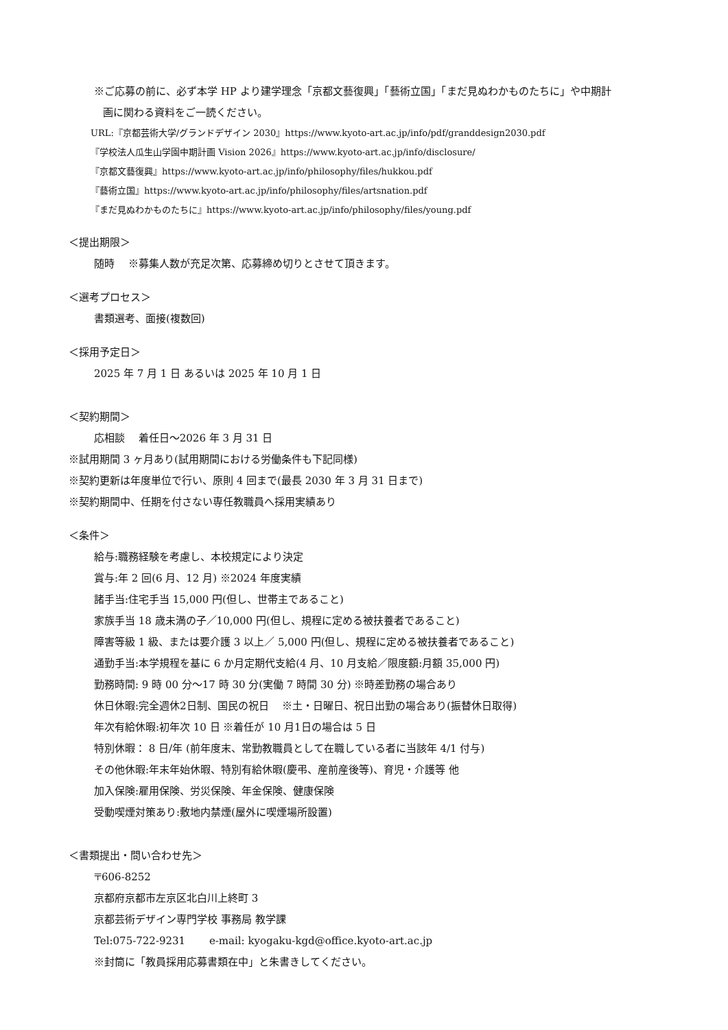※ご応募の前に、必ず本学 HP より建学理念「京都文藝復興」「藝術立国」「まだ見ぬわかものたちに」や中期計
画に関わる資料をご一読ください。
URL:『京都芸術大学/グランドデザイン 2030』https://www.kyoto-art.ac.jp/info/pdf/granddesign2030.pdf
『学校法人瓜生山学園中期計画 Vision 2026』https://www.kyoto-art.ac.jp/info/disclosure/
『京都文藝復興』https://www.kyoto-art.ac.jp/info/philosophy/files/hukkou.pdf
『藝術立国』https://www.kyoto-art.ac.jp/info/philosophy/files/artsnation.pdf
『まだ見ぬわかものたちに』https://www.kyoto-art.ac.jp/info/philosophy/files/young.pdf
＜提出期限＞
随時　 ※募集人数が充足次第、応募締め切りとさせて頂きます。
＜選考プロセス＞
書類選考、面接(複数回)
＜採用予定日＞
2025 年 7 月 1 日 あるいは 2025 年 10 月 1 日
＜契約期間＞
応相談　 着任日～2026 年 3 月 31 日
※試用期間 3 ヶ月あり(試用期間における労働条件も下記同様)
※契約更新は年度単位で行い、原則 4 回まで(最長 2030 年 3 月 31 日まで)
※契約期間中、任期を付さない専任教職員へ採用実績あり
＜条件＞
給与:職務経験を考慮し、本校規定により決定
賞与:年 2 回(6 月、12 月) ※2024 年度実績
諸手当:住宅手当 15,000 円(但し、世帯主であること)
家族手当 18 歳未満の子／10,000 円(但し、規程に定める被扶養者であること)
障害等級 1 級、または要介護 3 以上／ 5,000 円(但し、規程に定める被扶養者であること)
通勤手当:本学規程を基に 6 か月定期代支給(4 月、10 月支給／限度額:月額 35,000 円)
勤務時間: 9 時 00 分～17 時 30 分(実働 7 時間 30 分) ※時差勤務の場合あり
休日休暇:完全週休2日制、国民の祝日　 ※土・日曜日、祝日出勤の場合あり(振替休日取得)
年次有給休暇:初年次 10 日 ※着任が 10 月1日の場合は 5 日
特別休暇： 8 日/年 (前年度末、常勤教職員として在職している者に当該年 4/1 付与)
その他休暇:年末年始休暇、特別有給休暇(慶弔、産前産後等)、育児・介護等 他
加入保険:雇用保険、労災保険、年金保険、健康保険
受動喫煙対策あり:敷地内禁煙(屋外に喫煙場所設置)
＜書類提出・問い合わせ先＞
〒606-8252
京都府京都市左京区北白川上終町 3
京都芸術デザイン専門学校 事務局 教学課
Tel:075-722-9231　　 e-mail: kyogaku-kgd@office.kyoto-art.ac.jp
※封筒に「教員採用応募書類在中」と朱書きしてください。